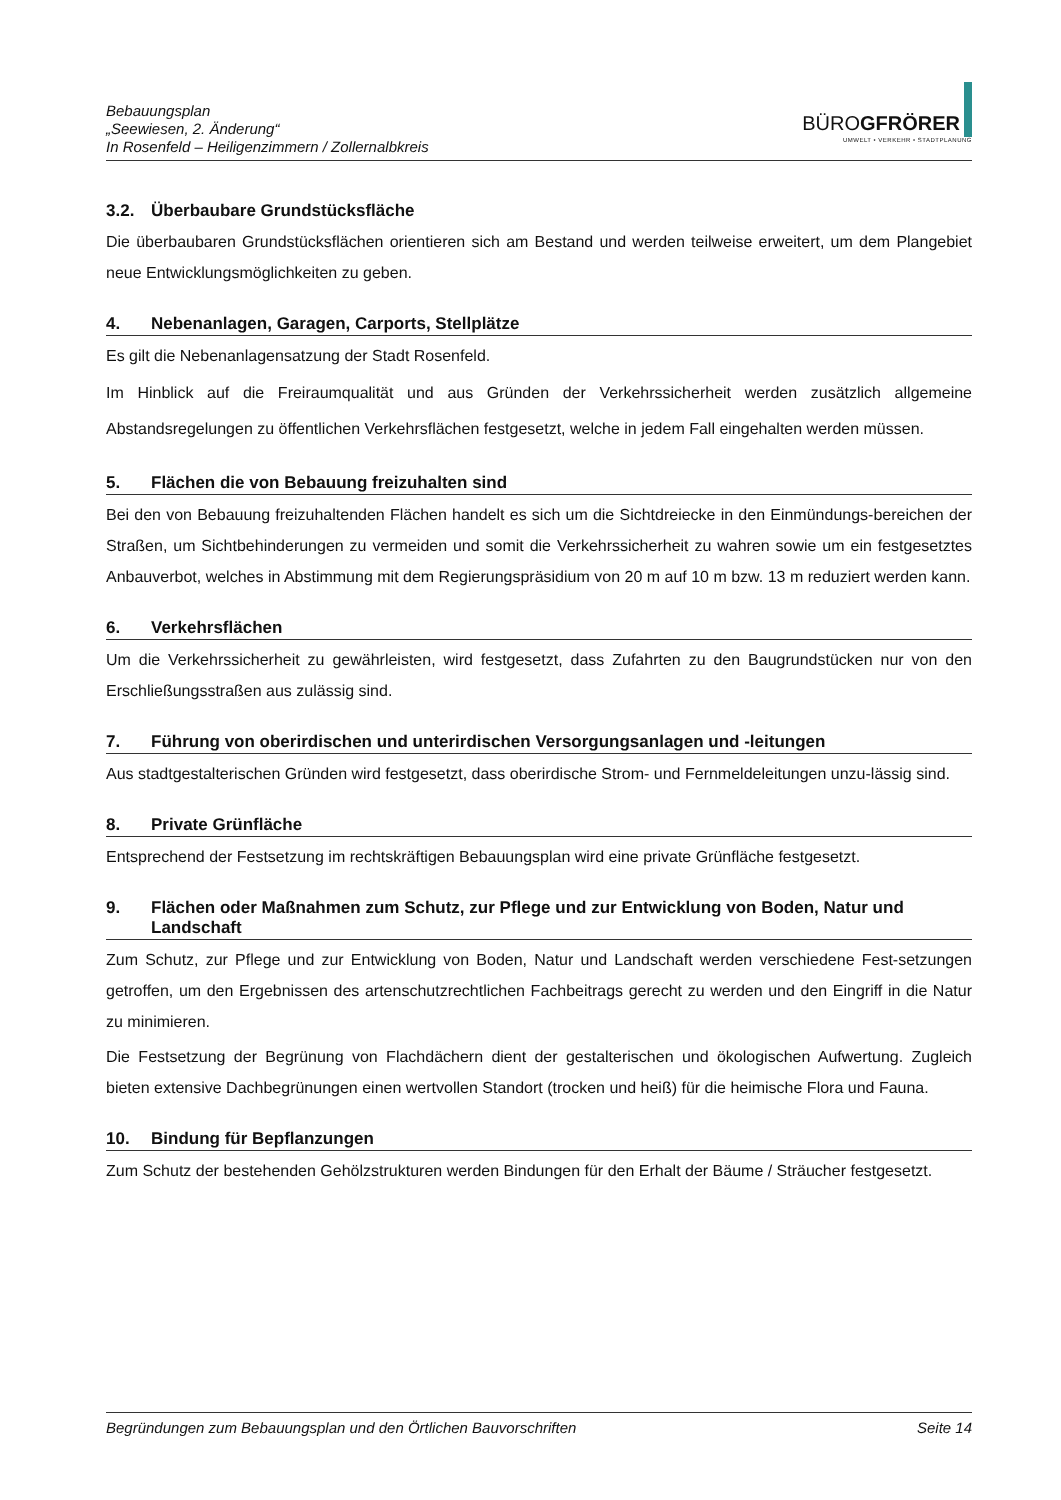Bebauungsplan
„Seewiesen, 2. Änderung“
In Rosenfeld – Heiligenzimmern / Zollernalbkreis
BÜROGFRÖRER
UMWELT • VERKEHR • STADTPLANUNG
3.2. Überbaubare Grundstücksfläche
Die überbaubaren Grundstücksflächen orientieren sich am Bestand und werden teilweise erweitert, um dem Plangebiet neue Entwicklungsmöglichkeiten zu geben.
4. Nebenanlagen, Garagen, Carports, Stellplätze
Es gilt die Nebenanlagensatzung der Stadt Rosenfeld.
Im Hinblick auf die Freiraumqualität und aus Gründen der Verkehrssicherheit werden zusätzlich allgemeine Abstandsregelungen zu öffentlichen Verkehrsflächen festgesetzt, welche in jedem Fall eingehalten werden müssen.
5. Flächen die von Bebauung freizuhalten sind
Bei den von Bebauung freizuhaltenden Flächen handelt es sich um die Sichtdreiecke in den Einmündungs-bereichen der Straßen, um Sichtbehinderungen zu vermeiden und somit die Verkehrssicherheit zu wahren sowie um ein festgesetztes Anbauverbot, welches in Abstimmung mit dem Regierungspräsidium von 20 m auf 10 m bzw. 13 m reduziert werden kann.
6. Verkehrsflächen
Um die Verkehrssicherheit zu gewährleisten, wird festgesetzt, dass Zufahrten zu den Baugrundstücken nur von den Erschließungsstraßen aus zulässig sind.
7. Führung von oberirdischen und unterirdischen Versorgungsanlagen und -leitungen
Aus stadtgestalterischen Gründen wird festgesetzt, dass oberirdische Strom- und Fernmeldeleitungen unzu-lässig sind.
8. Private Grünfläche
Entsprechend der Festsetzung im rechtskräftigen Bebauungsplan wird eine private Grünfläche festgesetzt.
9. Flächen oder Maßnahmen zum Schutz, zur Pflege und zur Entwicklung von Boden, Natur und Landschaft
Zum Schutz, zur Pflege und zur Entwicklung von Boden, Natur und Landschaft werden verschiedene Fest-setzungen getroffen, um den Ergebnissen des artenschutzrechtlichen Fachbeitrags gerecht zu werden und den Eingriff in die Natur zu minimieren.
Die Festsetzung der Begrünung von Flachdächern dient der gestalterischen und ökologischen Aufwertung. Zugleich bieten extensive Dachbegrünungen einen wertvollen Standort (trocken und heiß) für die heimische Flora und Fauna.
10. Bindung für Bepflanzungen
Zum Schutz der bestehenden Gehölzstrukturen werden Bindungen für den Erhalt der Bäume / Sträucher festgesetzt.
Begründungen zum Bebauungsplan und den Örtlichen Bauvorschriften Seite 14